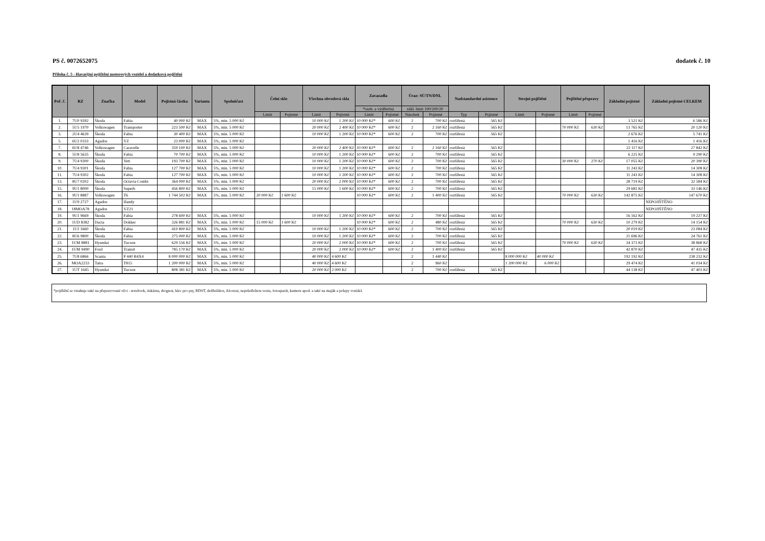PS č. 0072652075 dodatek č. 10
Příloha č. 5 - Havarijní pojištění motorových vozidel a dodatková pojištění
| Poř. č. | RZ | Značka | Model | Pojistná částka | Varianta | Spoluúčast | Čelní sklo | | Všechna obvodová skla | | Zavazadla | | Úraz: SÚ/TN/DNL | | Nadstandardní asistence | | Strojní pojištění | | Pojištění přepravy | | Základní pojistné | Základní pojistné CELKEM |
| --- | --- | --- | --- | --- | --- | --- | --- | --- | --- | --- | --- | --- | --- | --- | --- | --- | --- | --- | --- | --- | --- | --- |
| | | | | | | | | | | | *osob. a výdělečná | | zákl. limit 100/200/20 | | | | | | | | | |
| | | | | | | | Limit | Pojistné | Limit | Pojistné | Limit | Pojistné | Násobek | Pojistné | Typ | Pojistné | Limit | Pojistné | Limit | Pojistné | | |
| 1. | 7U0 9392 | Škoda | Fabia | 40 000 Kč | MAX | 5%, min. 5 000 Kč | | | 10 000 Kč | 1 200 Kč | 10 000 Kč* | 600 Kč | 2 | 700 Kč | rozšířená | 565 Kč | | | | | 3 521 Kč | 6 586 Kč |
| 2. | 5U5 1970 | Volkswagen | Transporter | 223 500 Kč | MAX | 5%, min. 5 000 Kč | | | 20 000 Kč | 2 400 Kč | 10 000 Kč* | 600 Kč | 2 | 2 160 Kč | rozšířená | 565 Kč | | | 70 000 Kč | 630 Kč | 13 765 Kč | 20 120 Kč |
| 3. | 2U4 4639 | Škoda | Fabia | 30 400 Kč | MAX | 5%, min. 5 000 Kč | | | 10 000 Kč | 1 200 Kč | 10 000 Kč* | 600 Kč | 2 | 700 Kč | rozšířená | 565 Kč | | | | | 2 676 Kč | 5 741 Kč |
| 5. | 6U2 0333 | Agados | VZ | 23 000 Kč | MAX | 5%, min. 5 000 Kč | | | | | | | | | | | | | | | 1 416 Kč | 1 416 Kč |
| 7. | 6U8 4746 | Volkswagen | Caravelle | 359 100 Kč | MAX | 5%, min. 5 000 Kč | | | 20 000 Kč | 2 400 Kč | 10 000 Kč* | 600 Kč | 2 | 2 160 Kč | rozšířená | 565 Kč | | | | | 22 117 Kč | 27 842 Kč |
| 8. | 5U8 5635 | Škoda | Fabia | 70 700 Kč | MAX | 5%, min. 5 000 Kč | | | 10 000 Kč | 1 200 Kč | 10 000 Kč* | 600 Kč | 2 | 700 Kč | rozšířená | 565 Kč | | | | | 6 225 Kč | 9 290 Kč |
| 9. | 7U4 9300 | Škoda | Yeti | 193 700 Kč | MAX | 5%, min. 5 000 Kč | | | 10 000 Kč | 1 200 Kč | 10 000 Kč* | 600 Kč | 2 | 700 Kč | rozšířená | 565 Kč | | | 30 000 Kč | 270 Kč | 17 055 Kč | 20 390 Kč |
| 10. | 7U4 9301 | Škoda | Fabia | 127 700 Kč | MAX | 5%, min. 5 000 Kč | | | 10 000 Kč | 1 200 Kč | 10 000 Kč* | 600 Kč | 2 | 700 Kč | rozšířená | 565 Kč | | | | | 11 243 Kč | 14 308 Kč |
| 11. | 7U4 9302 | Škoda | Fabia | 127 700 Kč | MAX | 5%, min. 5 000 Kč | | | 10 000 Kč | 1 200 Kč | 10 000 Kč* | 600 Kč | 2 | 700 Kč | rozšířená | 565 Kč | | | | | 11 243 Kč | 14 308 Kč |
| 13. | 8U7 0202 | Škoda | Octavia Combi | 364 000 Kč | MAX | 5%, min. 5 000 Kč | | | 20 000 Kč | 2 000 Kč | 10 000 Kč* | 600 Kč | 2 | 700 Kč | rozšířená | 565 Kč | | | | | 28 719 Kč | 32 584 Kč |
| 15. | 9U1 8000 | Škoda | Superb | 456 800 Kč | MAX | 5%, min. 5 000 Kč | | | 15 000 Kč | 1 600 Kč | 10 000 Kč* | 600 Kč | 2 | 700 Kč | rozšířená | 565 Kč | | | | | 29 681 Kč | 33 146 Kč |
| 16. | 9U1 8887 | Volkswagen | T6 | 1 744 502 Kč | MAX | 5%, min. 5 000 Kč | 20 000 Kč | 1 600 Kč | | | 10 000 Kč* | 600 Kč | 2 | 1 400 Kč | rozšířená | 565 Kč | | | 70 000 Kč | 630 Kč | 142 875 Kč | 147 670 Kč |
| 17. | 1U9 2727 | Agados | Handy | | | | | | | | | | | | | | | | | | | NEPOJIŠTĚNO |
| 18. | 18MOA78 | Agados | VZ21 | | | | | | | | | | | | | | | | | | | NEPOJIŠTĚNO |
| 19. | 9U1 9669 | Škoda | Fabia | 278 600 Kč | MAX | 5%, min. 5 000 Kč | | | 10 000 Kč | 1 200 Kč | 10 000 Kč* | 600 Kč | 2 | 700 Kč | rozšířená | 565 Kč | | | | | 16 162 Kč | 19 227 Kč |
| 20. | 1UD 8382 | Dacia | Dokker | 326 881 Kč | MAX | 5%, min. 5 000 Kč | 15 000 Kč | 1 600 Kč | | | 10 000 Kč* | 600 Kč | 2 | 480 Kč | rozšířená | 565 Kč | | | 70 000 Kč | 630 Kč | 10 279 Kč | 14 154 Kč |
| 21. | 1UJ 1660 | Škoda | Fabia | 410 800 Kč | MAX | 5%, min. 5 000 Kč | | | 10 000 Kč | 1 200 Kč | 10 000 Kč* | 600 Kč | 2 | 700 Kč | rozšířená | 565 Kč | | | | | 20 019 Kč | 23 084 Kč |
| 22. | 8U6 9800 | Škoda | Fabia | 275 000 Kč | MAX | 5%, min. 5 000 Kč | | | 10 000 Kč | 1 200 Kč | 10 000 Kč* | 600 Kč | 2 | 700 Kč | rozšířená | 565 Kč | | | | | 21 696 Kč | 24 761 Kč |
| 23. | 1UM 8881 | Hyundai | Tucson | 629 556 Kč | MAX | 5%, min. 5 000 Kč | | | 20 000 Kč | 2 000 Kč | 10 000 Kč* | 600 Kč | 2 | 700 Kč | rozšířená | 565 Kč | | | 70 000 Kč | 630 Kč | 34 373 Kč | 38 868 Kč |
| 24. | 1UM 9490 | Ford | Transit | 785 170 Kč | MAX | 5%, min. 5 000 Kč | | | 20 000 Kč | 2 000 Kč | 10 000 Kč* | 600 Kč | 2 | 1 400 Kč | rozšířená | 565 Kč | | | | | 42 870 Kč | 47 435 Kč |
| 25. | 7U8 6866 | Scania | P 440 B4X4 | 8 000 000 Kč | MAX | 5%, min. 5 000 Kč | | | 40 000 Kč | 4 600 Kč | | | 2 | 1 440 Kč | | | 8 000 000 Kč | 40 000 Kč | | | 192 192 Kč | 238 232 Kč |
| 26. | MOA2233 | Tatra | T815 | 1 200 000 Kč | MAX | 5%, min. 5 000 Kč | | | 40 000 Kč | 4 600 Kč | | | 2 | 960 Kč | | | 1 200 000 Kč | 6 000 Kč | | | 29 474 Kč | 41 034 Kč |
| 27. | 1UT 1645 | Hyundai | Tucson | 808 381 Kč | MAX | 5%, min. 5 000 Kč | | | 20 000 Kč | 2 000 Kč | | | 2 | 700 Kč | rozšířená | 565 Kč | | | | | 44 138 Kč | 47 403 Kč |
*pojištění se vztahuje také na přepravované věci - notebook, tiskárna, drogtest, klec pro psy, RDST, defibrilátor, Alcotest, neprůstřelnou vestu, fotoaparát, kameru apod. a také na maják a polepy vozidel.